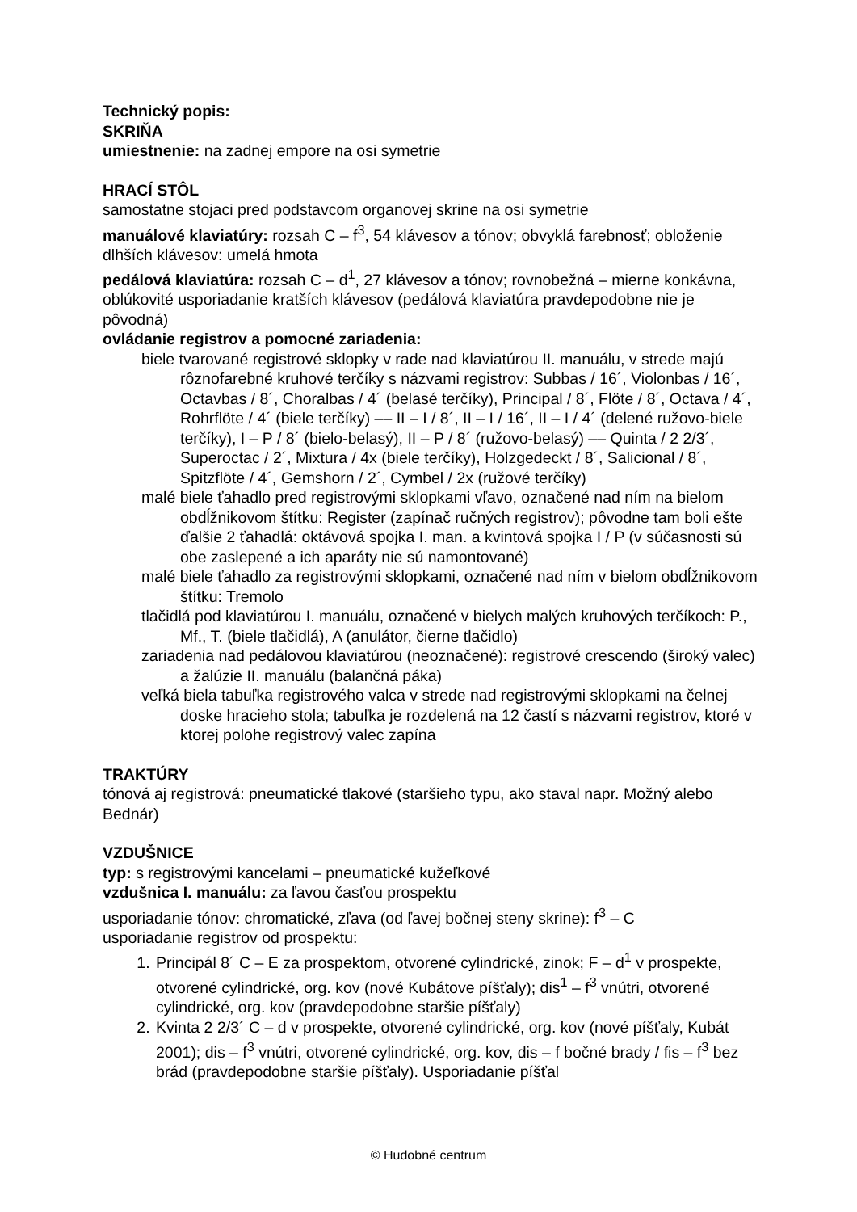Technický popis:
SKRIŇA
umiestnenie: na zadnej empore na osi symetrie
HRACÍ STÔL
samostatne stojaci pred podstavcom organovej skrine na osi symetrie
manuálové klaviatúry: rozsah C – f<sup>3</sup>, 54 klávesov a tónov; obvyklá farebnosť; obloženie dlhších klávesov: umelá hmota
pedálová klaviatúra: rozsah C – d<sup>1</sup>, 27 klávesov a tónov; rovnobežná – mierne konkávna, oblúkovité usporiadanie kratších klávesov (pedálová klaviatúra pravdepodobne nie je pôvodná)
ovládanie registrov a pomocné zariadenia:
biele tvarované registrové sklopky v rade nad klaviatúrou II. manuálu, v strede majú rôznofarebné kruhové terčíky s názvami registrov: Subbas / 16´, Violonbas / 16´, Octavbas / 8´, Choralbas / 4´ (belasé terčíky), Principal / 8´, Flöte / 8´, Octava / 4´, Rohrflöte / 4´ (biele terčíky) –– II – I / 8´, II – I / 16´, II – I / 4´ (delené ružovo-biele terčíky), I – P / 8´ (bielo-belasý), II – P / 8´ (ružovo-belasý) –– Quinta / 2 2/3´, Superoctac / 2´, Mixtura / 4x (biele terčíky), Holzgedeckt / 8´, Salicional / 8´, Spitzflöte / 4´, Gemshorn / 2´, Cymbel / 2x (ružové terčíky)
malé biele ťahadlo pred registrovými sklopkami vľavo, označené nad ním na bielom obdĺžnikovom štítku: Register (zapínač ručných registrov); pôvodne tam boli ešte ďalšie 2 ťahadlá: oktávová spojka I. man. a kvintová spojka I / P (v súčasnosti sú obe zaslepené a ich aparáty nie sú namontované)
malé biele ťahadlo za registrovými sklopkami, označené nad ním v bielom obdĺžnikovom štítku: Tremolo
tlačidlá pod klaviatúrou I. manuálu, označené v bielych malých kruhových terčíkoch: P., Mf., T. (biele tlačidlá), A (anulátor, čierne tlačidlo)
zariadenia nad pedálovou klaviatúrou (neoznačené): registrové crescendo (široký valec) a žalúzie II. manuálu (balančná páka)
veľká biela tabuľka registrového valca v strede nad registrovými sklopkami na čelnej doske hracieho stola; tabuľka je rozdelená na 12 častí s názvami registrov, ktoré v ktorej polohe registrový valec zapína
TRAKTÚRY
tónová aj registrová: pneumatické tlakové (staršieho typu, ako staval napr. Možný alebo Bednár)
VZDUŠNICE
typ: s registrovými kancelami – pneumatické kužeľkové
vzdušnica I. manuálu: za ľavou časťou prospektu
usporiadanie tónov: chromatické, zľava (od ľavej bočnej steny skrine): f<sup>3</sup> – C
usporiadanie registrov od prospektu:
1. Principál 8´ C – E za prospektom, otvorené cylindrické, zinok; F – d<sup>1</sup> v prospekte, otvorené cylindrické, org. kov (nové Kubátove píšťaly); dis<sup>1</sup> – f<sup>3</sup> vnútri, otvorené cylindrické, org. kov (pravdepodobne staršie píšťaly)
2. Kvinta 2 2/3´ C – d v prospekte, otvorené cylindrické, org. kov (nové píšťaly, Kubát 2001); dis – f<sup>3</sup> vnútri, otvorené cylindrické, org. kov, dis – f bočné brady / fis – f<sup>3</sup> bez brád (pravdepodobne staršie píšťaly). Usporiadanie píšťal
© Hudobné centrum